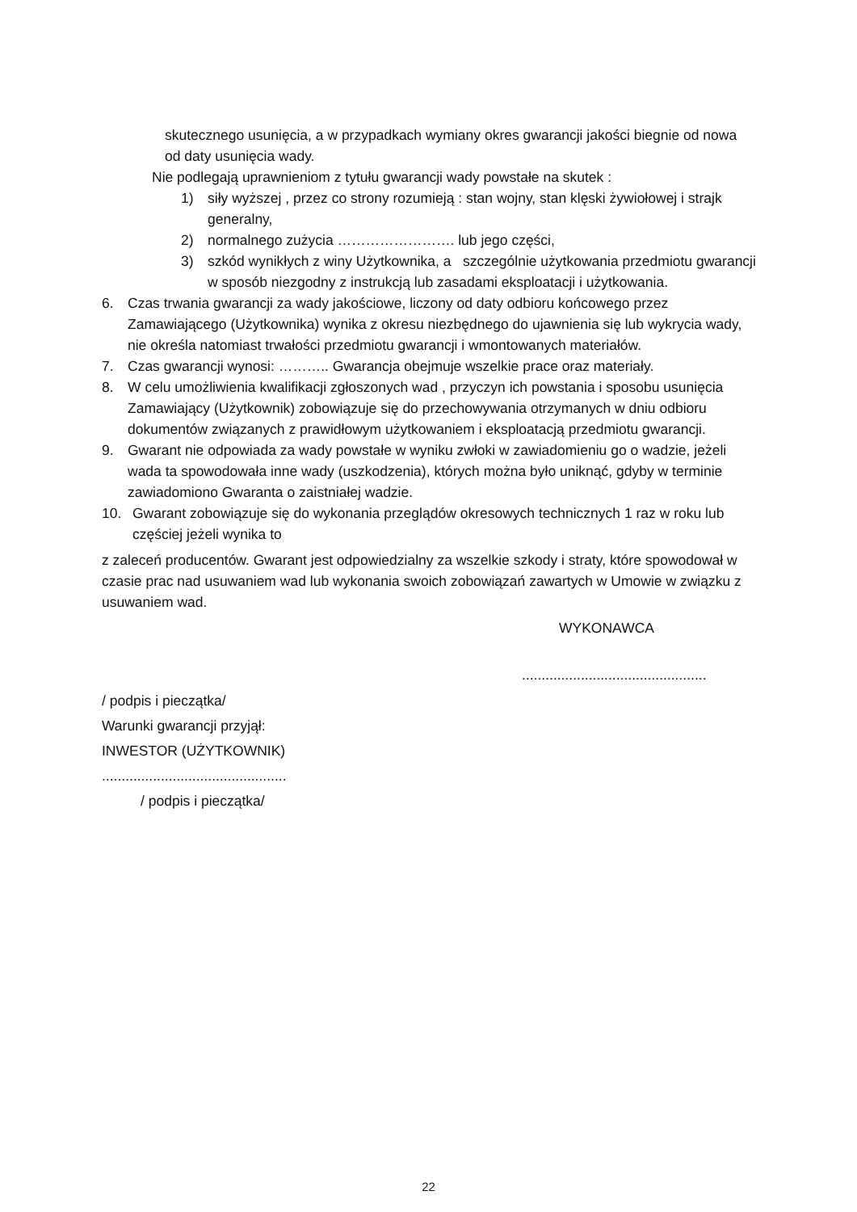skutecznego usunięcia, a w przypadkach wymiany okres gwarancji jakości biegnie od nowa od daty usunięcia wady.
Nie podlegają uprawnieniom z tytułu gwarancji wady powstałe na skutek :
1) siły wyższej , przez co strony rozumieją : stan wojny, stan klęski żywiołowej i strajk generalny,
2) normalnego zużycia ……………………. lub jego części,
3) szkód wynikłych z winy Użytkownika, a szczególnie użytkowania przedmiotu gwarancji w sposób niezgodny z instrukcją lub zasadami eksploatacji i użytkowania.
6. Czas trwania gwarancji za wady jakościowe, liczony od daty odbioru końcowego przez Zamawiającego (Użytkownika) wynika z okresu niezbędnego do ujawnienia się lub wykrycia wady, nie określa natomiast trwałości przedmiotu gwarancji i wmontowanych materiałów.
7. Czas gwarancji wynosi: ……….. Gwarancja obejmuje wszelkie prace oraz materiały.
8. W celu umożliwienia kwalifikacji zgłoszonych wad , przyczyn ich powstania i sposobu usunięcia Zamawiający (Użytkownik) zobowiązuje się do przechowywania otrzymanych w dniu odbioru dokumentów związanych z prawidłowym użytkowaniem i eksploatacją przedmiotu gwarancji.
9. Gwarant nie odpowiada za wady powstałe w wyniku zwłoki w zawiadomieniu go o wadzie, jeżeli wada ta spowodowała inne wady (uszkodzenia), których można było uniknąć, gdyby w terminie zawiadomiono Gwaranta o zaistniałej wadzie.
10. Gwarant zobowiązuje się do wykonania przeglądów okresowych technicznych 1 raz w roku lub częściej jeżeli wynika to
z zaleceń producentów. Gwarant jest odpowiedzialny za wszelkie szkody i straty, które spowodował w czasie prac nad usuwaniem wad lub wykonania swoich zobowiązań zawartych w Umowie w związku z usuwaniem wad.
WYKONAWCA
...............................................
/ podpis i pieczątka/
Warunki gwarancji przyjął:
INWESTOR (UŻYTKOWNIK)
...............................................
/ podpis i pieczątka/
22